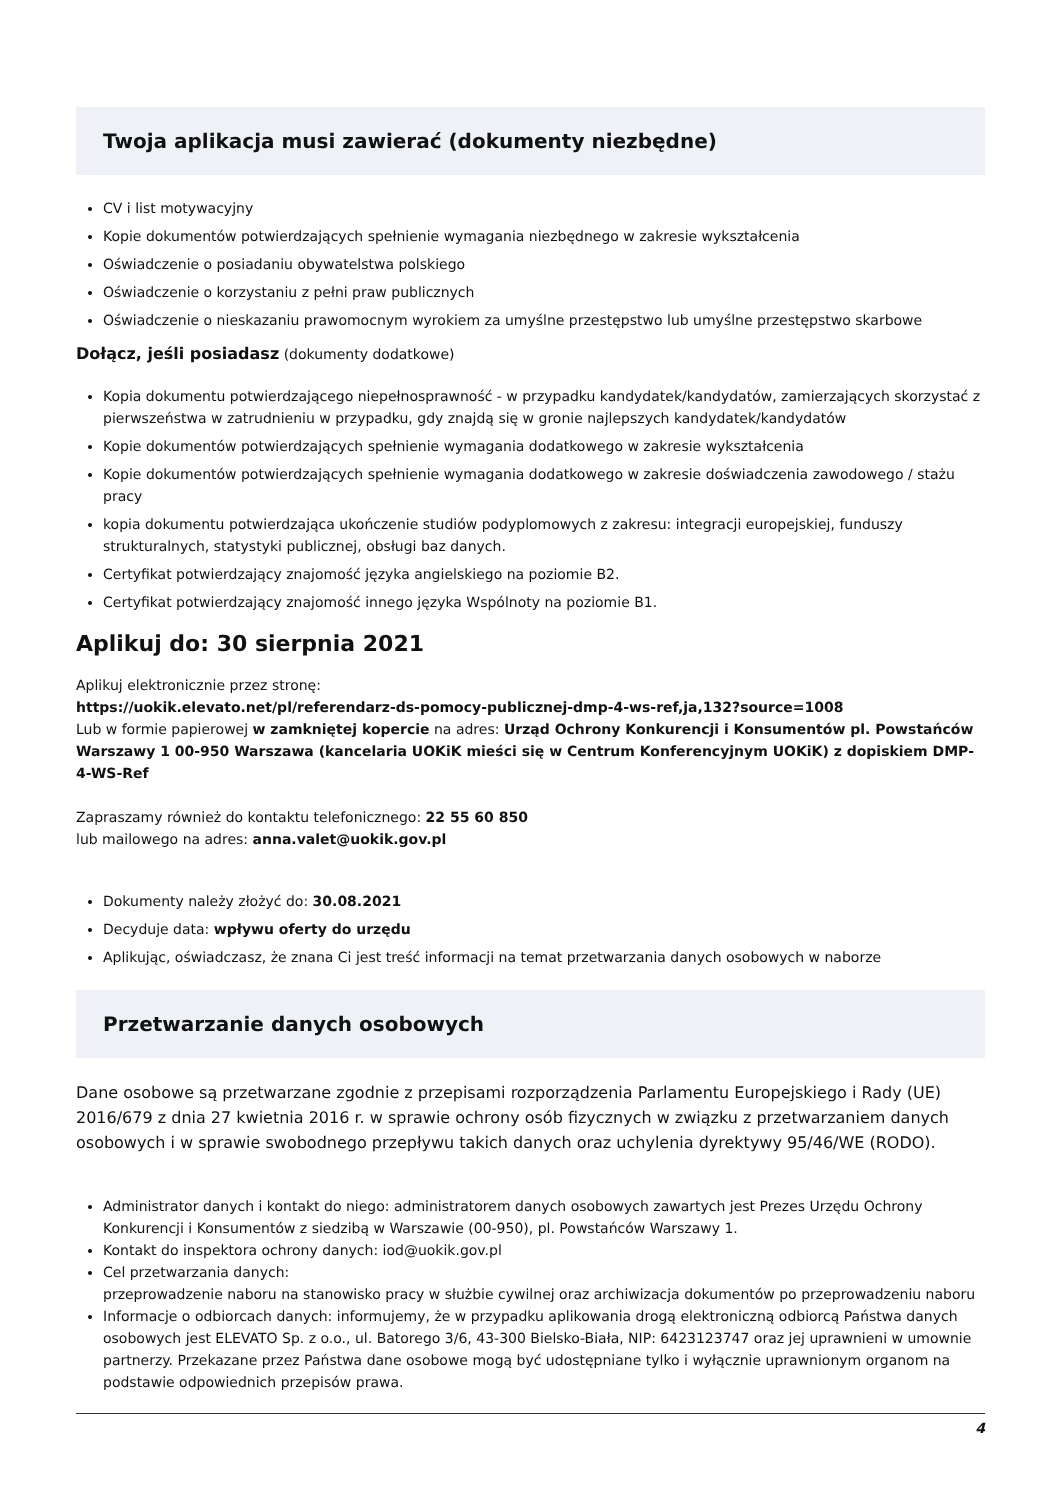Twoja aplikacja musi zawierać (dokumenty niezbędne)
CV i list motywacyjny
Kopie dokumentów potwierdzających spełnienie wymagania niezbędnego w zakresie wykształcenia
Oświadczenie o posiadaniu obywatelstwa polskiego
Oświadczenie o korzystaniu z pełni praw publicznych
Oświadczenie o nieskazaniu prawomocnym wyrokiem za umyślne przestępstwo lub umyślne przestępstwo skarbowe
Dołącz, jeśli posiadasz (dokumenty dodatkowe)
Kopia dokumentu potwierdzającego niepełnosprawność - w przypadku kandydatek/kandydatów, zamierzających skorzystać z pierwszeństwa w zatrudnieniu w przypadku, gdy znajdą się w gronie najlepszych kandydatek/kandydatów
Kopie dokumentów potwierdzających spełnienie wymagania dodatkowego w zakresie wykształcenia
Kopie dokumentów potwierdzających spełnienie wymagania dodatkowego w zakresie doświadczenia zawodowego / stażu pracy
kopia dokumentu potwierdzająca ukończenie studiów podyplomowych z zakresu: integracji europejskiej, funduszy strukturalnych, statystyki publicznej, obsługi baz danych.
Certyfikat potwierdzający znajomość języka angielskiego na poziomie B2.
Certyfikat potwierdzający znajomość innego języka Wspólnoty na poziomie B1.
Aplikuj do: 30 sierpnia 2021
Aplikuj elektronicznie przez stronę:
https://uokik.elevato.net/pl/referendarz-ds-pomocy-publicznej-dmp-4-ws-ref,ja,132?source=1008
Lub w formie papierowej w zamkniętej kopercie na adres: Urząd Ochrony Konkurencji i Konsumentów pl. Powstańców Warszawy 1 00-950 Warszawa (kancelaria UOKiK mieści się w Centrum Konferencyjnym UOKiK) z dopiskiem DMP-4-WS-Ref
Zapraszamy również do kontaktu telefonicznego: 22 55 60 850
lub mailowego na adres: anna.valet@uokik.gov.pl
Dokumenty należy złożyć do: 30.08.2021
Decyduje data: wpływu oferty do urzędu
Aplikując, oświadczasz, że znana Ci jest treść informacji na temat przetwarzania danych osobowych w naborze
Przetwarzanie danych osobowych
Dane osobowe są przetwarzane zgodnie z przepisami rozporządzenia Parlamentu Europejskiego i Rady (UE) 2016/679 z dnia 27 kwietnia 2016 r. w sprawie ochrony osób fizycznych w związku z przetwarzaniem danych osobowych i w sprawie swobodnego przepływu takich danych oraz uchylenia dyrektywy 95/46/WE (RODO).
Administrator danych i kontakt do niego: administratorem danych osobowych zawartych jest Prezes Urzędu Ochrony Konkurencji i Konsumentów z siedzibą w Warszawie (00-950), pl. Powstańców Warszawy 1.
Kontakt do inspektora ochrony danych: iod@uokik.gov.pl
Cel przetwarzania danych:
przeprowadzenie naboru na stanowisko pracy w służbie cywilnej oraz archiwizacja dokumentów po przeprowadzeniu naboru
Informacje o odbiorcach danych: informujemy, że w przypadku aplikowania drogą elektroniczną odbiorcą Państwa danych osobowych jest ELEVATO Sp. z o.o., ul. Batorego 3/6, 43-300 Bielsko-Biała, NIP: 6423123747 oraz jej uprawnieni w umownie partnerzy. Przekazane przez Państwa dane osobowe mogą być udostępniane tylko i wyłącznie uprawnionym organom na podstawie odpowiednich przepisów prawa.
4